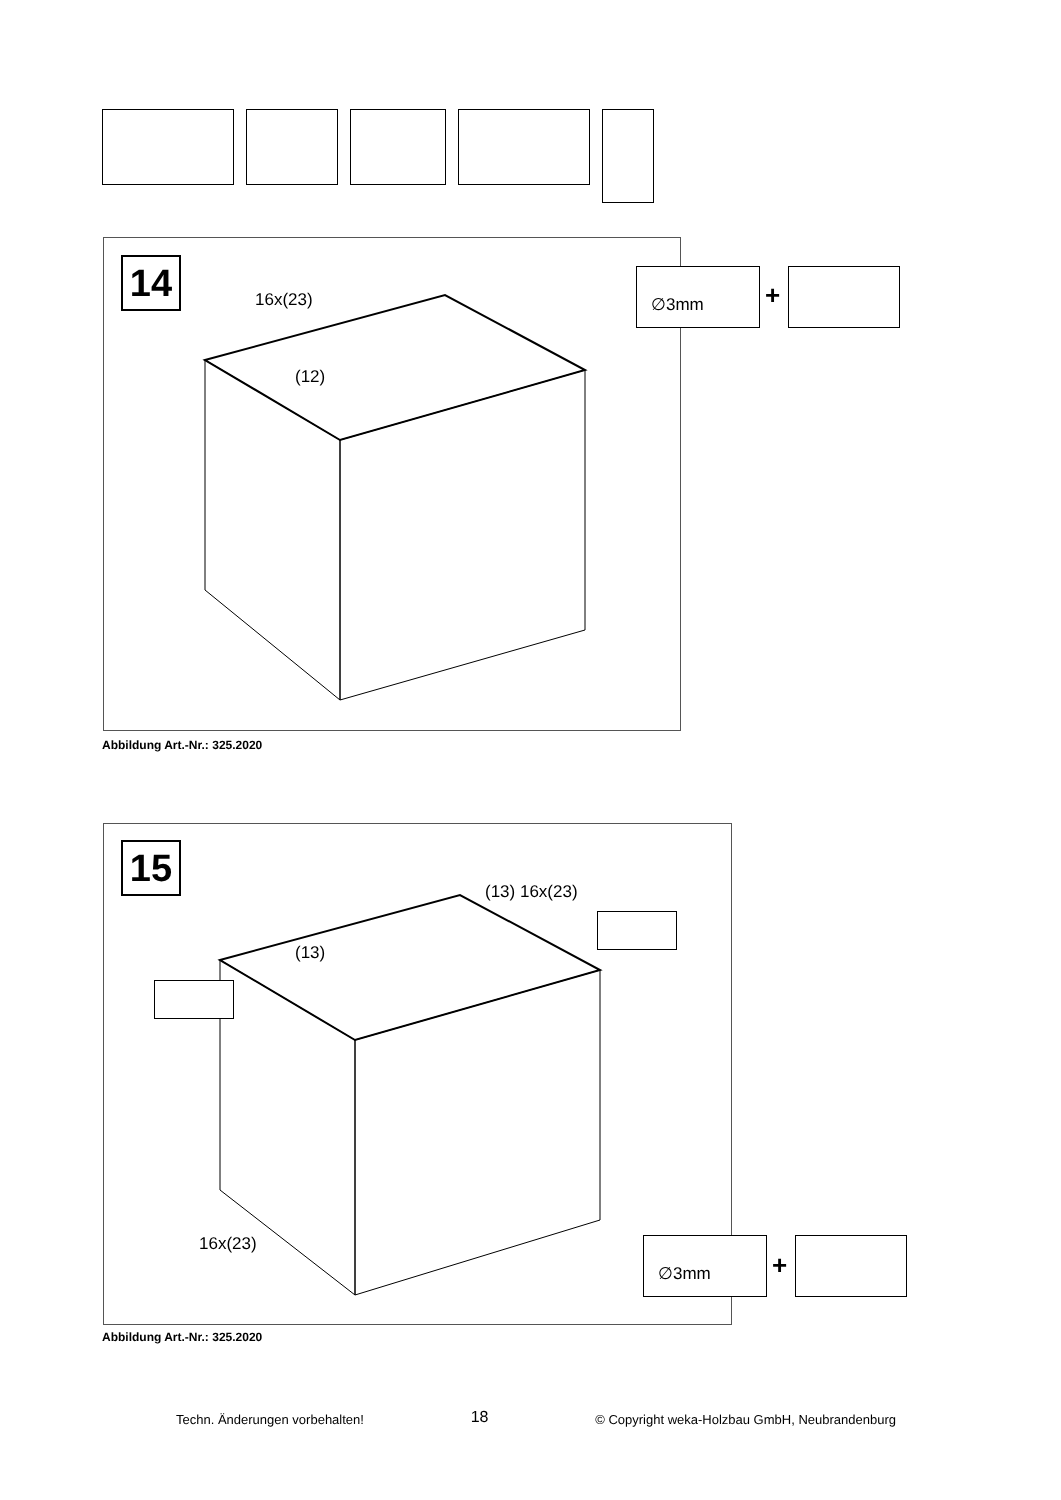14 16x(23)
(12)
∅3mm
+
Abbildung Art.-Nr.: 325.2020
15
(13) 16x(23)
(13)
16x(23) ∅3mm
+
Abbildung Art.-Nr.: 325.2020
Techn. Änderungen vorbehalten! 18 © Copyright weka-Holzbau GmbH, Neubrandenburg